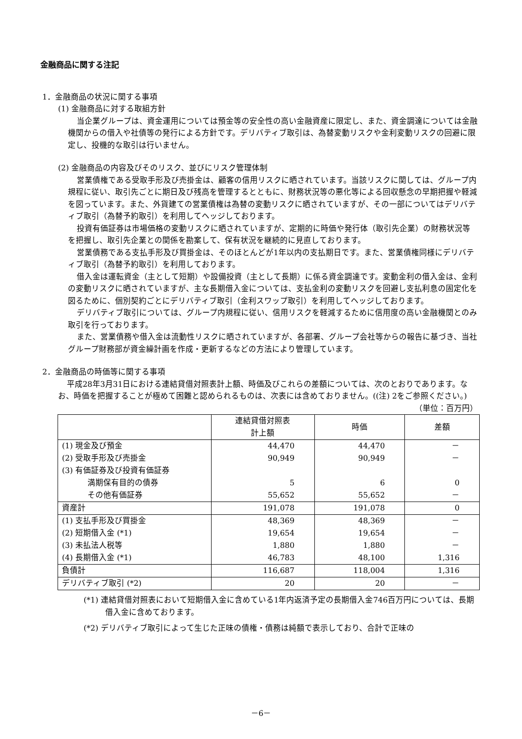金融商品に関する注記
1．金融商品の状況に関する事項
(1) 金融商品に対する取組方針
当企業グループは、資金運用については預金等の安全性の高い金融資産に限定し、また、資金調達については金融機関からの借入や社債等の発行による方針です。デリバティブ取引は、為替変動リスクや金利変動リスクの回避に限定し、投機的な取引は行いません。
(2) 金融商品の内容及びそのリスク、並びにリスク管理体制
営業債権である受取手形及び売掛金は、顧客の信用リスクに晒されています。当該リスクに関しては、グループ内規程に従い、取引先ごとに期日及び残高を管理するとともに、財務状況等の悪化等による回収懸念の早期把握や軽減を図っています。また、外貨建ての営業債権は為替の変動リスクに晒されていますが、その一部についてはデリバティブ取引（為替予約取引）を利用してヘッジしております。
投資有価証券は市場価格の変動リスクに晒されていますが、定期的に時価や発行体（取引先企業）の財務状況等を把握し、取引先企業との関係を勘案して、保有状況を継続的に見直しております。
営業債務である支払手形及び買掛金は、そのほとんどが1年以内の支払期日です。また、営業債権同様にデリバティブ取引（為替予約取引）を利用しております。
借入金は運転資金（主として短期）や設備投資（主として長期）に係る資金調達です。変動金利の借入金は、金利の変動リスクに晒されていますが、主な長期借入金については、支払金利の変動リスクを回避し支払利息の固定化を図るために、個別契約ごとにデリバティブ取引（金利スワップ取引）を利用してヘッジしております。
デリバティブ取引については、グループ内規程に従い、信用リスクを軽減するために信用度の高い金融機関とのみ取引を行っております。
また、営業債務や借入金は流動性リスクに晒されていますが、各部署、グループ会社等からの報告に基づき、当社グループ財務部が資金繰計画を作成・更新するなどの方法により管理しています。
2．金融商品の時価等に関する事項
平成28年3月31日における連結貸借対照表計上額、時価及びこれらの差額については、次のとおりであります。なお、時価を把握することが極めて困難と認められるものは、次表には含めておりません。((注) 2をご参照ください。)
（単位：百万円）
| | 連結貸借対照表 計上額 | 時価 | 差額 |
| --- | --- | --- | --- |
| (1) 現金及び預金 | 44,470 | 44,470 | － |
| (2) 受取手形及び売掛金 | 90,949 | 90,949 | － |
| (3) 有価証券及び投資有価証券 | | | |
| 満期保有目的の債券 | 5 | 6 | 0 |
| その他有価証券 | 55,652 | 55,652 | － |
| 資産計 | 191,078 | 191,078 | 0 |
| (1) 支払手形及び買掛金 | 48,369 | 48,369 | － |
| (2) 短期借入金 (*1) | 19,654 | 19,654 | － |
| (3) 未払法人税等 | 1,880 | 1,880 | － |
| (4) 長期借入金 (*1) | 46,783 | 48,100 | 1,316 |
| 負債計 | 116,687 | 118,004 | 1,316 |
| デリバティブ取引 (*2) | 20 | 20 | － |
(*1) 連結貸借対照表において短期借入金に含めている1年内返済予定の長期借入金746百万円については、長期借入金に含めております。
(*2) デリバティブ取引によって生じた正味の債権・債務は純額で表示しており、合計で正味の
－6－